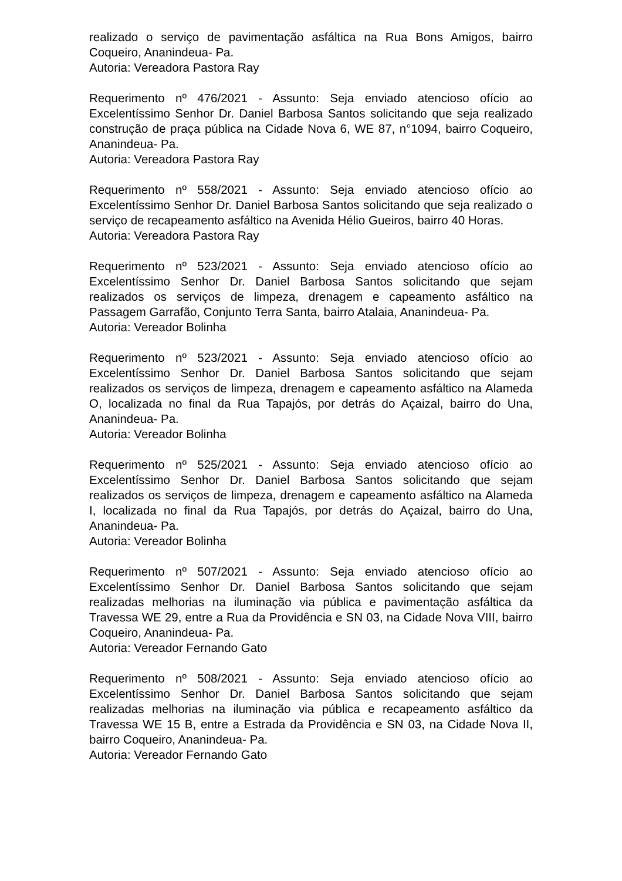realizado o serviço de pavimentação asfáltica na Rua Bons Amigos, bairro Coqueiro, Ananindeua- Pa.
Autoria: Vereadora Pastora Ray
Requerimento nº 476/2021 - Assunto: Seja enviado atencioso ofício ao Excelentíssimo Senhor Dr. Daniel Barbosa Santos solicitando que seja realizado construção de praça pública na Cidade Nova 6, WE 87, n°1094, bairro Coqueiro, Ananindeua- Pa.
Autoria: Vereadora Pastora Ray
Requerimento nº 558/2021 - Assunto: Seja enviado atencioso ofício ao Excelentíssimo Senhor Dr. Daniel Barbosa Santos solicitando que seja realizado o serviço de recapeamento asfáltico na Avenida Hélio Gueiros, bairro 40 Horas.
Autoria: Vereadora Pastora Ray
Requerimento nº 523/2021 - Assunto: Seja enviado atencioso ofício ao Excelentíssimo Senhor Dr. Daniel Barbosa Santos solicitando que sejam realizados os serviços de limpeza, drenagem e capeamento asfáltico na Passagem Garrafão, Conjunto Terra Santa, bairro Atalaia, Ananindeua- Pa.
Autoria: Vereador Bolinha
Requerimento nº 523/2021 - Assunto: Seja enviado atencioso ofício ao Excelentíssimo Senhor Dr. Daniel Barbosa Santos solicitando que sejam realizados os serviços de limpeza, drenagem e capeamento asfáltico na Alameda O, localizada no final da Rua Tapajós, por detrás do Açaizal, bairro do Una, Ananindeua- Pa.
Autoria: Vereador Bolinha
Requerimento nº 525/2021 - Assunto: Seja enviado atencioso ofício ao Excelentíssimo Senhor Dr. Daniel Barbosa Santos solicitando que sejam realizados os serviços de limpeza, drenagem e capeamento asfáltico na Alameda I, localizada no final da Rua Tapajós, por detrás do Açaizal, bairro do Una, Ananindeua- Pa.
Autoria: Vereador Bolinha
Requerimento nº 507/2021 - Assunto: Seja enviado atencioso ofício ao Excelentíssimo Senhor Dr. Daniel Barbosa Santos solicitando que sejam realizadas melhorias na iluminação via pública e pavimentação asfáltica da Travessa WE 29, entre a Rua da Providência e SN 03, na Cidade Nova VIII, bairro Coqueiro, Ananindeua- Pa.
Autoria: Vereador Fernando Gato
Requerimento nº 508/2021 - Assunto: Seja enviado atencioso ofício ao Excelentíssimo Senhor Dr. Daniel Barbosa Santos solicitando que sejam realizadas melhorias na iluminação via pública e recapeamento asfáltico da Travessa WE 15 B, entre a Estrada da Providência e SN 03, na Cidade Nova II, bairro Coqueiro, Ananindeua- Pa.
Autoria: Vereador Fernando Gato